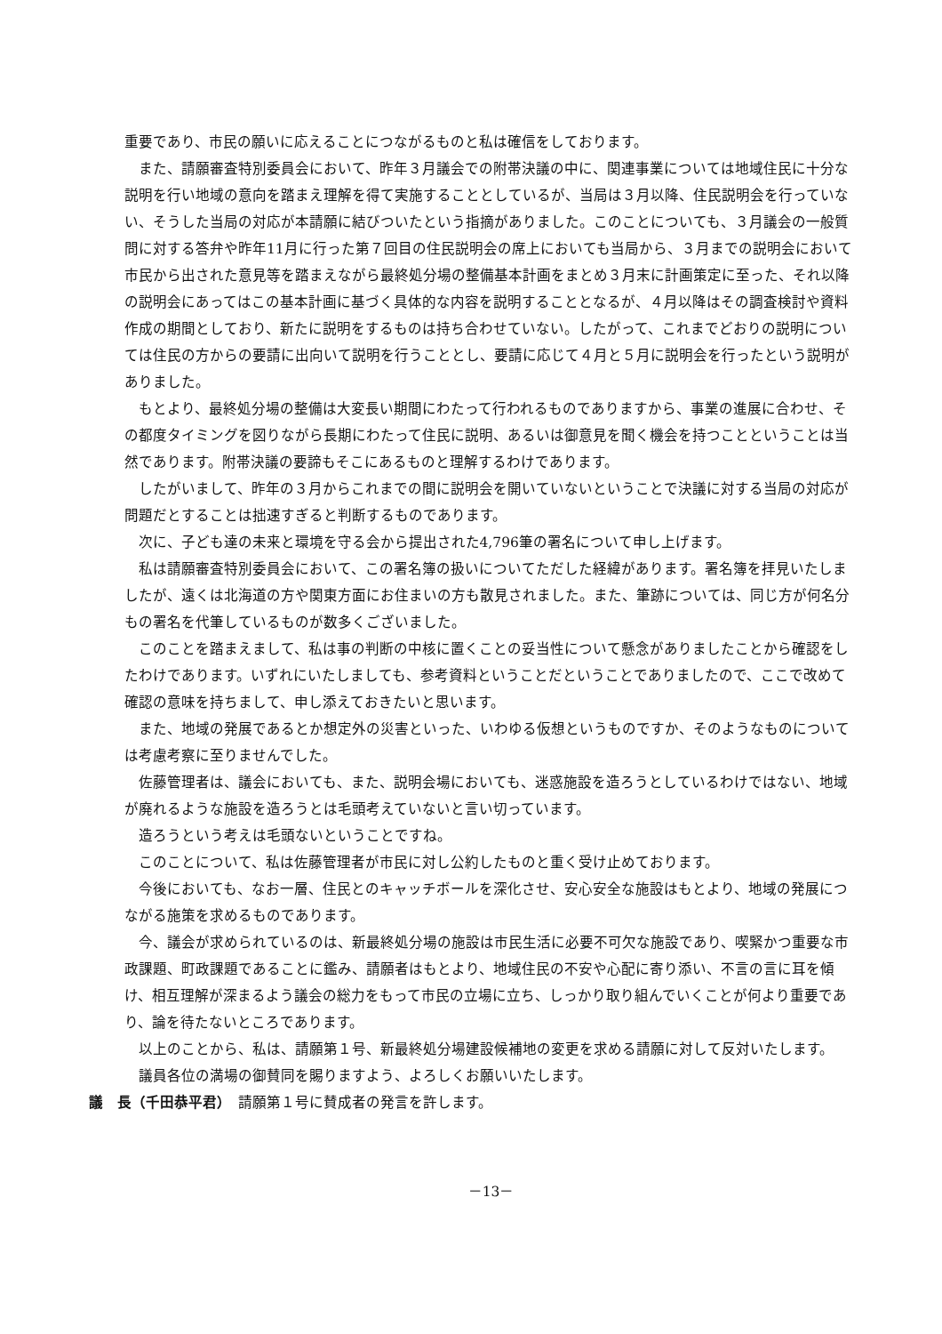重要であり、市民の願いに応えることにつながるものと私は確信をしております。
また、請願審査特別委員会において、昨年３月議会での附帯決議の中に、関連事業については地域住民に十分な説明を行い地域の意向を踏まえ理解を得て実施することとしているが、当局は３月以降、住民説明会を行っていない、そうした当局の対応が本請願に結びついたという指摘がありました。このことについても、３月議会の一般質問に対する答弁や昨年11月に行った第７回目の住民説明会の席上においても当局から、３月までの説明会において市民から出された意見等を踏まえながら最終処分場の整備基本計画をまとめ３月末に計画策定に至った、それ以降の説明会にあってはこの基本計画に基づく具体的な内容を説明することとなるが、４月以降はその調査検討や資料作成の期間としており、新たに説明をするものは持ち合わせていない。したがって、これまでどおりの説明については住民の方からの要請に出向いて説明を行うこととし、要請に応じて４月と５月に説明会を行ったという説明がありました。
もとより、最終処分場の整備は大変長い期間にわたって行われるものでありますから、事業の進展に合わせ、その都度タイミングを図りながら長期にわたって住民に説明、あるいは御意見を聞く機会を持つことということは当然であります。附帯決議の要諦もそこにあるものと理解するわけであります。
したがいまして、昨年の３月からこれまでの間に説明会を開いていないということで決議に対する当局の対応が問題だとすることは拙速すぎると判断するものであります。
次に、子ども達の未来と環境を守る会から提出された4,796筆の署名について申し上げます。
私は請願審査特別委員会において、この署名簿の扱いについてただした経緯があります。署名簿を拝見いたしましたが、遠くは北海道の方や関東方面にお住まいの方も散見されました。また、筆跡については、同じ方が何名分もの署名を代筆しているものが数多くございました。
このことを踏まえまして、私は事の判断の中核に置くことの妥当性について懸念がありましたことから確認をしたわけであります。いずれにいたしましても、参考資料ということだということでありましたので、ここで改めて確認の意味を持ちまして、申し添えておきたいと思います。
また、地域の発展であるとか想定外の災害といった、いわゆる仮想というものですか、そのようなものについては考慮考察に至りませんでした。
佐藤管理者は、議会においても、また、説明会場においても、迷惑施設を造ろうとしているわけではない、地域が廃れるような施設を造ろうとは毛頭考えていないと言い切っています。
造ろうという考えは毛頭ないということですね。
このことについて、私は佐藤管理者が市民に対し公約したものと重く受け止めております。
今後においても、なお一層、住民とのキャッチボールを深化させ、安心安全な施設はもとより、地域の発展につながる施策を求めるものであります。
今、議会が求められているのは、新最終処分場の施設は市民生活に必要不可欠な施設であり、喫緊かつ重要な市政課題、町政課題であることに鑑み、請願者はもとより、地域住民の不安や心配に寄り添い、不言の言に耳を傾け、相互理解が深まるよう議会の総力をもって市民の立場に立ち、しっかり取り組んでいくことが何より重要であり、論を待たないところであります。
以上のことから、私は、請願第１号、新最終処分場建設候補地の変更を求める請願に対して反対いたします。
議員各位の満場の御賛同を賜りますよう、よろしくお願いいたします。
議　長（千田恭平君）　請願第１号に賛成者の発言を許します。
－13－